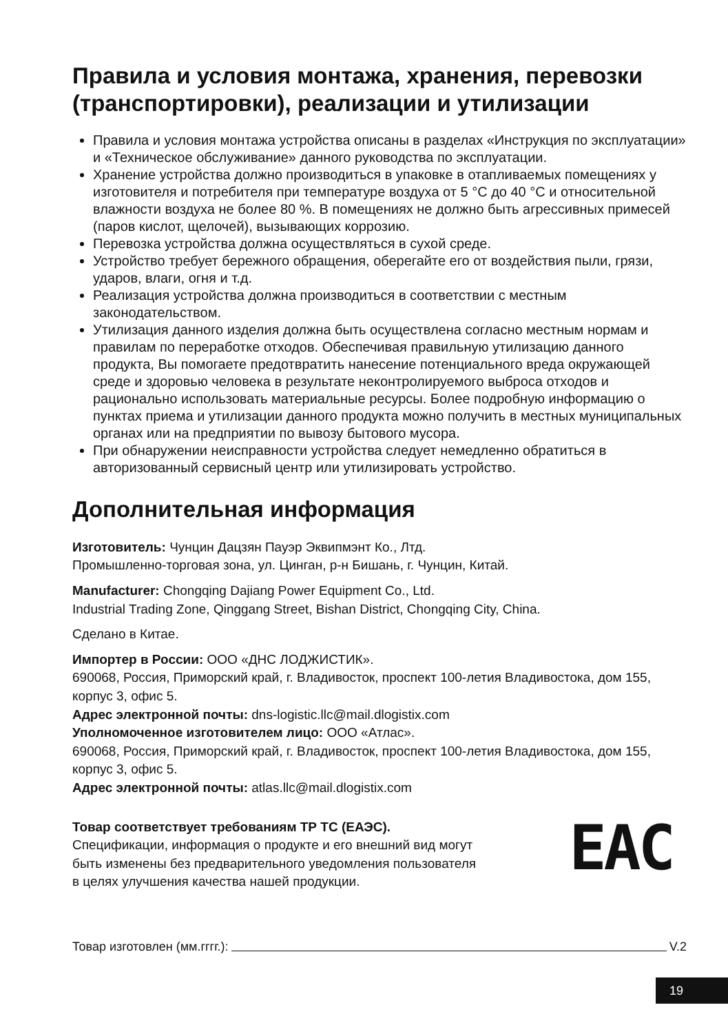Правила и условия монтажа, хранения, перевозки (транспортировки), реализации и утилизации
Правила и условия монтажа устройства описаны в разделах «Инструкция по эксплуатации» и «Техническое обслуживание» данного руководства по эксплуатации.
Хранение устройства должно производиться в упаковке в отапливаемых помещениях у изготовителя и потребителя при температуре воздуха от 5 °C до 40 °C и относительной влажности воздуха не более 80 %. В помещениях не должно быть агрессивных примесей (паров кислот, щелочей), вызывающих коррозию.
Перевозка устройства должна осуществляться в сухой среде.
Устройство требует бережного обращения, оберегайте его от воздействия пыли, грязи, ударов, влаги, огня и т.д.
Реализация устройства должна производиться в соответствии с местным законодательством.
Утилизация данного изделия должна быть осуществлена согласно местным нормам и правилам по переработке отходов. Обеспечивая правильную утилизацию данного продукта, Вы помогаете предотвратить нанесение потенциального вреда окружающей среде и здоровью человека в результате неконтролируемого выброса отходов и рационально использовать материальные ресурсы. Более подробную информацию о пунктах приема и утилизации данного продукта можно получить в местных муниципальных органах или на предприятии по вывозу бытового мусора.
При обнаружении неисправности устройства следует немедленно обратиться в авторизованный сервисный центр или утилизировать устройство.
Дополнительная информация
Изготовитель: Чунцин Дацзян Пауэр Эквипмэнт Ко., Лтд.
Промышленно-торговая зона, ул. Цинган, р-н Бишань, г. Чунцин, Китай.
Manufacturer: Chongqing Dajiang Power Equipment Co., Ltd.
Industrial Trading Zone, Qinggang Street, Bishan District, Chongqing City, China.
Сделано в Китае.
Импортер в России: ООО «ДНС ЛОДЖИСТИК».
690068, Россия, Приморский край, г. Владивосток, проспект 100-летия Владивостока, дом 155, корпус 3, офис 5.
Адрес электронной почты: dns-logistic.llc@mail.dlogistix.com
Уполномоченное изготовителем лицо: ООО «Атлас».
690068, Россия, Приморский край, г. Владивосток, проспект 100-летия Владивостока, дом 155, корпус 3, офис 5.
Адрес электронной почты: atlas.llc@mail.dlogistix.com
EAC
Товар соответствует требованиям ТР ТС (ЕАЭС).
Спецификации, информация о продукте и его внешний вид могут
быть изменены без предварительного уведомления пользователя
в целях улучшения качества нашей продукции.
Товар изготовлен (мм.гггг.): V.2
19